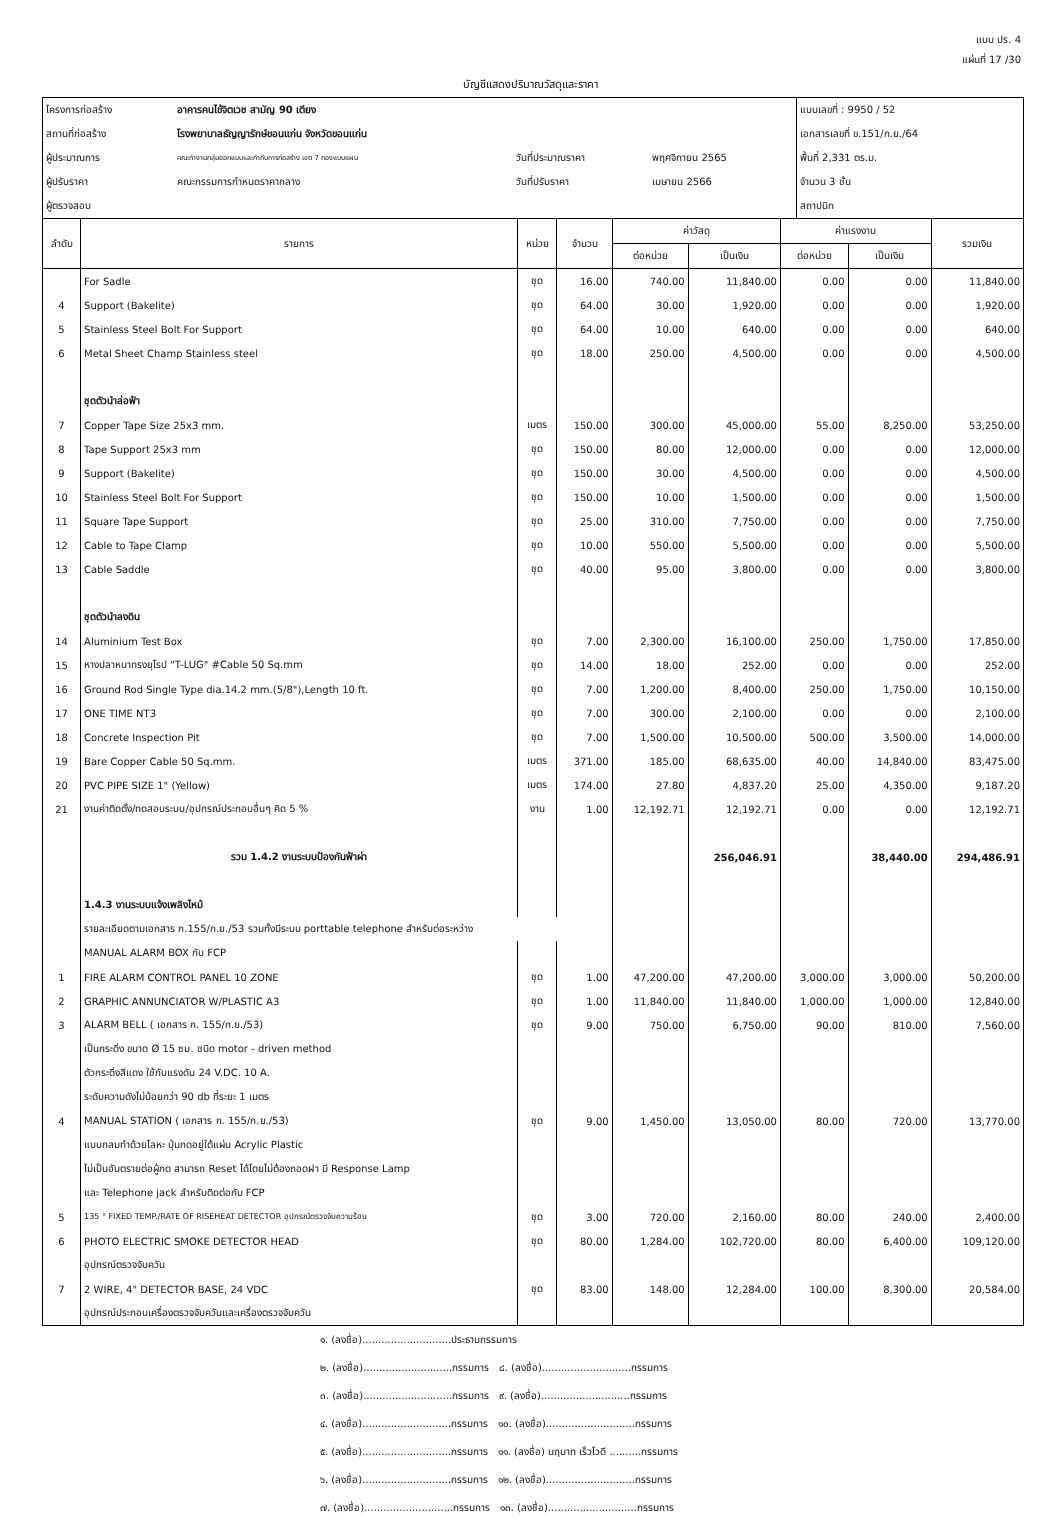แบบ ปร. 4
แผ่นที่ 17 /30
บัญชีแสดงปริมาณวัสดุและราคา
| โครงการก่อสร้าง | อาคารคนไข้จิตเวช สามัญ 90 เตียง | | | แบบเลขที่ : 9950 / 52 |
| สถานที่ก่อสร้าง | โรงพยาบาลธัญญารักษ์ขอนแก่น จังหวัดขอนแก่น | | | เอกสารเลขที่ ข.151/ก.ย./64 |
| ผู้ประมาณการ | คณะทำงานกลุ่มออกแบบและกำกับการก่อสร้าง เขต 7 กองแบบแผน | วันที่ประมาณราคา | พฤศจิกายน 2565 | พื้นที่ 2,331 ตร.ม. |
| ผู้ปรับราคา | คณะกรรมการกำหนดราคากลาง | วันที่ปรับราคา | เมษายน 2566 | จำนวน 3 ชั้น |
| ผู้ตรวจสอบ | | | | สถาปนิก |
| ลำดับ | รายการ | หน่วย | จำนวน | ค่าวัสดุ | | ค่าแรงงาน | | รวมเงิน |
| --- | --- | --- | --- | --- | --- | --- | --- | --- |
| | | | | ต่อหน่วย | เป็นเงิน | ต่อหน่วย | เป็นเงิน | |
| | For Sadle | ชุด | 16.00 | 740.00 | 11,840.00 | 0.00 | 0.00 | 11,840.00 |
| 4 | Support (Bakelite) | ชุด | 64.00 | 30.00 | 1,920.00 | 0.00 | 0.00 | 1,920.00 |
| 5 | Stainless Steel Bolt For Support | ชุด | 64.00 | 10.00 | 640.00 | 0.00 | 0.00 | 640.00 |
| 6 | Metal Sheet Champ Stainless steel | ชุด | 18.00 | 250.00 | 4,500.00 | 0.00 | 0.00 | 4,500.00 |
| | ชุดตัวนำล่อฟ้า | | | | | | | |
| 7 | Copper Tape Size 25x3 mm. | เมตร | 150.00 | 300.00 | 45,000.00 | 55.00 | 8,250.00 | 53,250.00 |
| 8 | Tape Support 25x3 mm | ชุด | 150.00 | 80.00 | 12,000.00 | 0.00 | 0.00 | 12,000.00 |
| 9 | Support (Bakelite) | ชุด | 150.00 | 30.00 | 4,500.00 | 0.00 | 0.00 | 4,500.00 |
| 10 | Stainless Steel Bolt For Support | ชุด | 150.00 | 10.00 | 1,500.00 | 0.00 | 0.00 | 1,500.00 |
| 11 | Square Tape Support | ชุด | 25.00 | 310.00 | 7,750.00 | 0.00 | 0.00 | 7,750.00 |
| 12 | Cable to Tape Clamp | ชุด | 10.00 | 550.00 | 5,500.00 | 0.00 | 0.00 | 5,500.00 |
| 13 | Cable Saddle | ชุด | 40.00 | 95.00 | 3,800.00 | 0.00 | 0.00 | 3,800.00 |
| | ชุดตัวนำลงดิน | | | | | | | |
| 14 | Aluminium Test Box | ชุด | 7.00 | 2,300.00 | 16,100.00 | 250.00 | 1,750.00 | 17,850.00 |
| 15 | หางปลาหนาทรงยุโรป "T-LUG" #Cable 50 Sq.mm | ชุด | 14.00 | 18.00 | 252.00 | 0.00 | 0.00 | 252.00 |
| 16 | Ground Rod Single Type dia.14.2 mm.(5/8"),Length 10 ft. | ชุด | 7.00 | 1,200.00 | 8,400.00 | 250.00 | 1,750.00 | 10,150.00 |
| 17 | ONE TIME NT3 | ชุด | 7.00 | 300.00 | 2,100.00 | 0.00 | 0.00 | 2,100.00 |
| 18 | Concrete Inspection Pit | ชุด | 7.00 | 1,500.00 | 10,500.00 | 500.00 | 3,500.00 | 14,000.00 |
| 19 | Bare Copper Cable 50 Sq.mm. | เมตร | 371.00 | 185.00 | 68,635.00 | 40.00 | 14,840.00 | 83,475.00 |
| 20 | PVC PIPE SIZE 1" (Yellow) | เมตร | 174.00 | 27.80 | 4,837.20 | 25.00 | 4,350.00 | 9,187.20 |
| 21 | งานค่าติดตั้ง/ทดสอบระบบ/อุปกรณ์ประกอบอื่นๆ คิด 5 % | งาน | 1.00 | 12,192.71 | 12,192.71 | 0.00 | 0.00 | 12,192.71 |
| | รวม 1.4.2 งานระบบป้องกันฟ้าผ่า | | | | 256,046.91 | | 38,440.00 | 294,486.91 |
| | 1.4.3 งานระบบแจ้งเพลิงไหม้ | | | | | | | |
| | รายละเอียดตามเอกสาร ก.155/ก.ย./53 รวมทั้งมีระบบ porttable telephone สำหรับต่อระหว่าง | | | | | | | |
| | MANUAL ALARM BOX กับ FCP | | | | | | | |
| 1 | FIRE ALARM CONTROL PANEL 10 ZONE | ชุด | 1.00 | 47,200.00 | 47,200.00 | 3,000.00 | 3,000.00 | 50,200.00 |
| 2 | GRAPHIC ANNUNCIATOR W/PLASTIC A3 | ชุด | 1.00 | 11,840.00 | 11,840.00 | 1,000.00 | 1,000.00 | 12,840.00 |
| 3 | ALARM BELL ( เอกสาร ก. 155/ก.ย./53) | ชุด | 9.00 | 750.00 | 6,750.00 | 90.00 | 810.00 | 7,560.00 |
| | เป็นกระดิ่ง ขนาด Ø 15 ซม. ชนิด motor - driven method | | | | | | | |
| | ตัวกระดิ่งสีแดง ใช้กับแรงดัน 24 V.DC. 10 A. | | | | | | | |
| | ระดับความดังไม่น้อยกว่า 90 db ที่ระยะ 1 เมตร | | | | | | | |
| 4 | MANUAL STATION ( เอกสาร ก. 155/ก.ย./53) | ชุด | 9.00 | 1,450.00 | 13,050.00 | 80.00 | 720.00 | 13,770.00 |
| | แบบกลมทำด้วยโลหะ ปุ่มกดอยู่ใต้แผ่น Acrylic Plastic | | | | | | | |
| | ไม่เป็นอันตรายต่อผู้กด สามารถ Reset ได้โดยไม่ต้องถอดฝา มี Response Lamp | | | | | | | |
| | และ Telephone jack สำหรับติดต่อกับ FCP | | | | | | | |
| 5 | 135 ° FIXED TEMP./RATE OF RISEHEAT DETECTOR อุปกรณ์ตรวจจับความร้อน | ชุด | 3.00 | 720.00 | 2,160.00 | 80.00 | 240.00 | 2,400.00 |
| 6 | PHOTO ELECTRIC SMOKE DETECTOR HEAD | ชุด | 80.00 | 1,284.00 | 102,720.00 | 80.00 | 6,400.00 | 109,120.00 |
| | อุปกรณ์ตรวจจับควัน | | | | | | | |
| 7 | 2 WIRE, 4" DETECTOR BASE, 24 VDC | ชุด | 83.00 | 148.00 | 12,284.00 | 100.00 | 8,300.00 | 20,584.00 |
| | อุปกรณ์ประกอบเครื่องตรวจจับควันและเครื่องตรวจจับควัน | | | | | | | |
๑. (ลงชื่อ)............................ประธานกรรมการ
๒. (ลงชื่อ)............................กรรมการ ๘. (ลงชื่อ)............................กรรมการ
๓. (ลงชื่อ)............................กรรมการ ๙. (ลงชื่อ)............................กรรมการ
๔. (ลงชื่อ)............................กรรมการ ๑๐. (ลงชื่อ)............................กรรมการ
๕. (ลงชื่อ)............................กรรมการ ๑๑. (ลงชื่อ) นฤนาท เร็วไวดี ..........กรรมการ
๖. (ลงชื่อ)............................กรรมการ ๑๒. (ลงชื่อ)............................กรรมการ
๗. (ลงชื่อ)............................กรรมการ ๑๓. (ลงชื่อ)............................กรรมการ